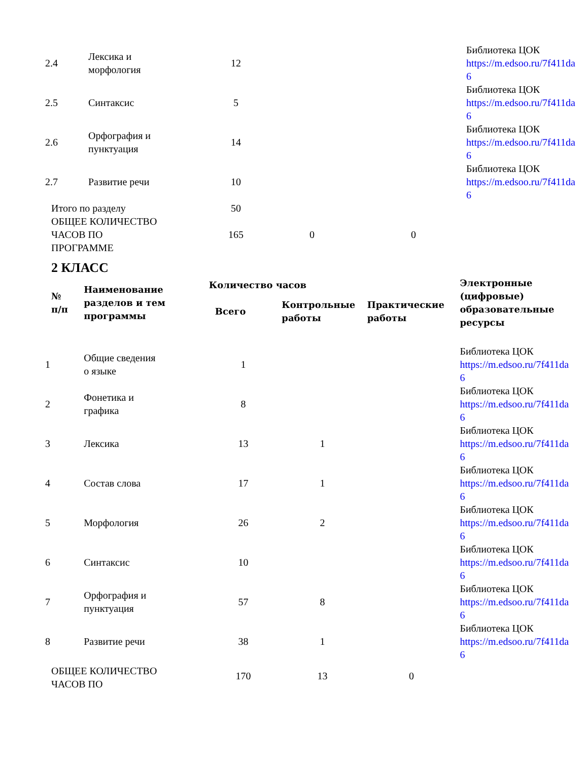| 2.4 | Лексика и морфология | 12 | | | Библиотека ЦОК https://m.edsoo.ru/7f411da 6 |
| 2.5 | Синтаксис | 5 | | | Библиотека ЦОК https://m.edsoo.ru/7f411da 6 |
| 2.6 | Орфография и пунктуация | 14 | | | Библиотека ЦОК https://m.edsoo.ru/7f411da 6 |
| 2.7 | Развитие речи | 10 | | | Библиотека ЦОК https://m.edsoo.ru/7f411da 6 |
| Итого по разделу | | 50 | | | |
| ОБЩЕЕ КОЛИЧЕСТВО ЧАСОВ ПО ПРОГРАММЕ | | 165 | 0 | 0 | |
2 КЛАСС
| № п/п | Наименование разделов и тем программы | Количество часов | | | Электронные (цифровые) образовательные ресурсы |
| --- | --- | --- | --- | --- | --- |
| | | Всего | Контрольные работы | Практические работы | |
| 1 | Общие сведения о языке | 1 | | | Библиотека ЦОК https://m.edsoo.ru/7f411da 6 |
| 2 | Фонетика и графика | 8 | | | Библиотека ЦОК https://m.edsoo.ru/7f411da 6 |
| 3 | Лексика | 13 | 1 | | Библиотека ЦОК https://m.edsoo.ru/7f411da 6 |
| 4 | Состав слова | 17 | 1 | | Библиотека ЦОК https://m.edsoo.ru/7f411da 6 |
| 5 | Морфология | 26 | 2 | | Библиотека ЦОК https://m.edsoo.ru/7f411da 6 |
| 6 | Синтаксис | 10 | | | Библиотека ЦОК https://m.edsoo.ru/7f411da 6 |
| 7 | Орфография и пунктуация | 57 | 8 | | Библиотека ЦОК https://m.edsoo.ru/7f411da 6 |
| 8 | Развитие речи | 38 | 1 | | Библиотека ЦОК https://m.edsoo.ru/7f411da 6 |
| ОБЩЕЕ КОЛИЧЕСТВО ЧАСОВ ПО | | 170 | 13 | 0 | |